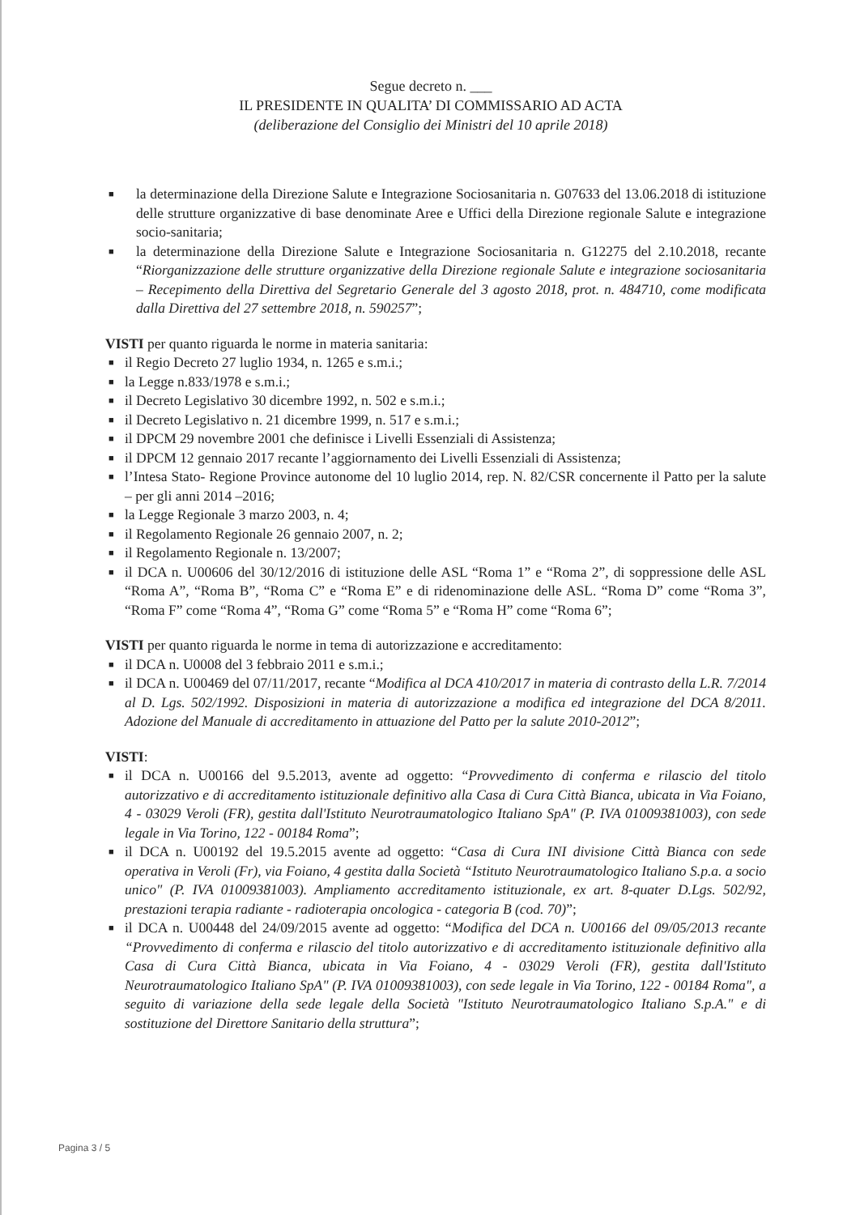Segue decreto n. ___
IL PRESIDENTE IN QUALITA’ DI COMMISSARIO AD ACTA
(deliberazione del Consiglio dei Ministri del 10 aprile 2018)
■ la determinazione della Direzione Salute e Integrazione Sociosanitaria n. G07633 del 13.06.2018 di istituzione delle strutture organizzative di base denominate Aree e Uffici della Direzione regionale Salute e integrazione socio-sanitaria;
■ la determinazione della Direzione Salute e Integrazione Sociosanitaria n. G12275 del 2.10.2018, recante “Riorganizzazione delle strutture organizzative della Direzione regionale Salute e integrazione sociosanitaria – Recepimento della Direttiva del Segretario Generale del 3 agosto 2018, prot. n. 484710, come modificata dalla Direttiva del 27 settembre 2018, n. 590257”;
VISTI per quanto riguarda le norme in materia sanitaria:
■ il Regio Decreto 27 luglio 1934, n. 1265 e s.m.i.;
■ la Legge n.833/1978 e s.m.i.;
■ il Decreto Legislativo 30 dicembre 1992, n. 502 e s.m.i.;
■ il Decreto Legislativo n. 21 dicembre 1999, n. 517 e s.m.i.;
■ il DPCM 29 novembre 2001 che definisce i Livelli Essenziali di Assistenza;
■ il DPCM 12 gennaio 2017 recante l’aggiornamento dei Livelli Essenziali di Assistenza;
■ l’Intesa Stato- Regione Province autonome del 10 luglio 2014, rep. N. 82/CSR concernente il Patto per la salute – per gli anni 2014 –2016;
■ la Legge Regionale 3 marzo 2003, n. 4;
■ il Regolamento Regionale 26 gennaio 2007, n. 2;
■ il Regolamento Regionale n. 13/2007;
■ il DCA n. U00606 del 30/12/2016 di istituzione delle ASL “Roma 1” e “Roma 2”, di soppressione delle ASL “Roma A”, “Roma B”, “Roma C” e “Roma E” e di ridenominazione delle ASL. “Roma D” come “Roma 3”, “Roma F” come “Roma 4”, “Roma G” come “Roma 5” e “Roma H” come “Roma 6”;
VISTI per quanto riguarda le norme in tema di autorizzazione e accreditamento:
■ il DCA n. U0008 del 3 febbraio 2011 e s.m.i.;
■ il DCA n. U00469 del 07/11/2017, recante “Modifica al DCA 410/2017 in materia di contrasto della L.R. 7/2014 al D. Lgs. 502/1992. Disposizioni in materia di autorizzazione a modifica ed integrazione del DCA 8/2011. Adozione del Manuale di accreditamento in attuazione del Patto per la salute 2010-2012”;
VISTI:
■ il DCA n. U00166 del 9.5.2013, avente ad oggetto: “Provvedimento di conferma e rilascio del titolo autorizzativo e di accreditamento istituzionale definitivo alla Casa di Cura Città Bianca, ubicata in Via Foiano, 4 - 03029 Veroli (FR), gestita dall'Istituto Neurotraumatologico Italiano SpA" (P. IVA 01009381003), con sede legale in Via Torino, 122 - 00184 Roma”;
■ il DCA n. U00192 del 19.5.2015 avente ad oggetto: “Casa di Cura INI divisione Città Bianca con sede operativa in Veroli (Fr), via Foiano, 4 gestita dalla Società “Istituto Neurotraumatologico Italiano S.p.a. a socio unico" (P. IVA 01009381003). Ampliamento accreditamento istituzionale, ex art. 8-quater D.Lgs. 502/92, prestazioni terapia radiante - radioterapia oncologica - categoria B (cod. 70)”;
■ il DCA n. U00448 del 24/09/2015 avente ad oggetto: “Modifica del DCA n. U00166 del 09/05/2013 recante “Provvedimento di conferma e rilascio del titolo autorizzativo e di accreditamento istituzionale definitivo alla Casa di Cura Città Bianca, ubicata in Via Foiano, 4 - 03029 Veroli (FR), gestita dall'Istituto Neurotraumatologico Italiano SpA" (P. IVA 01009381003), con sede legale in Via Torino, 122 - 00184 Roma", a seguito di variazione della sede legale della Società "Istituto Neurotraumatologico Italiano S.p.A." e di sostituzione del Direttore Sanitario della struttura”;
Pagina 3 / 5